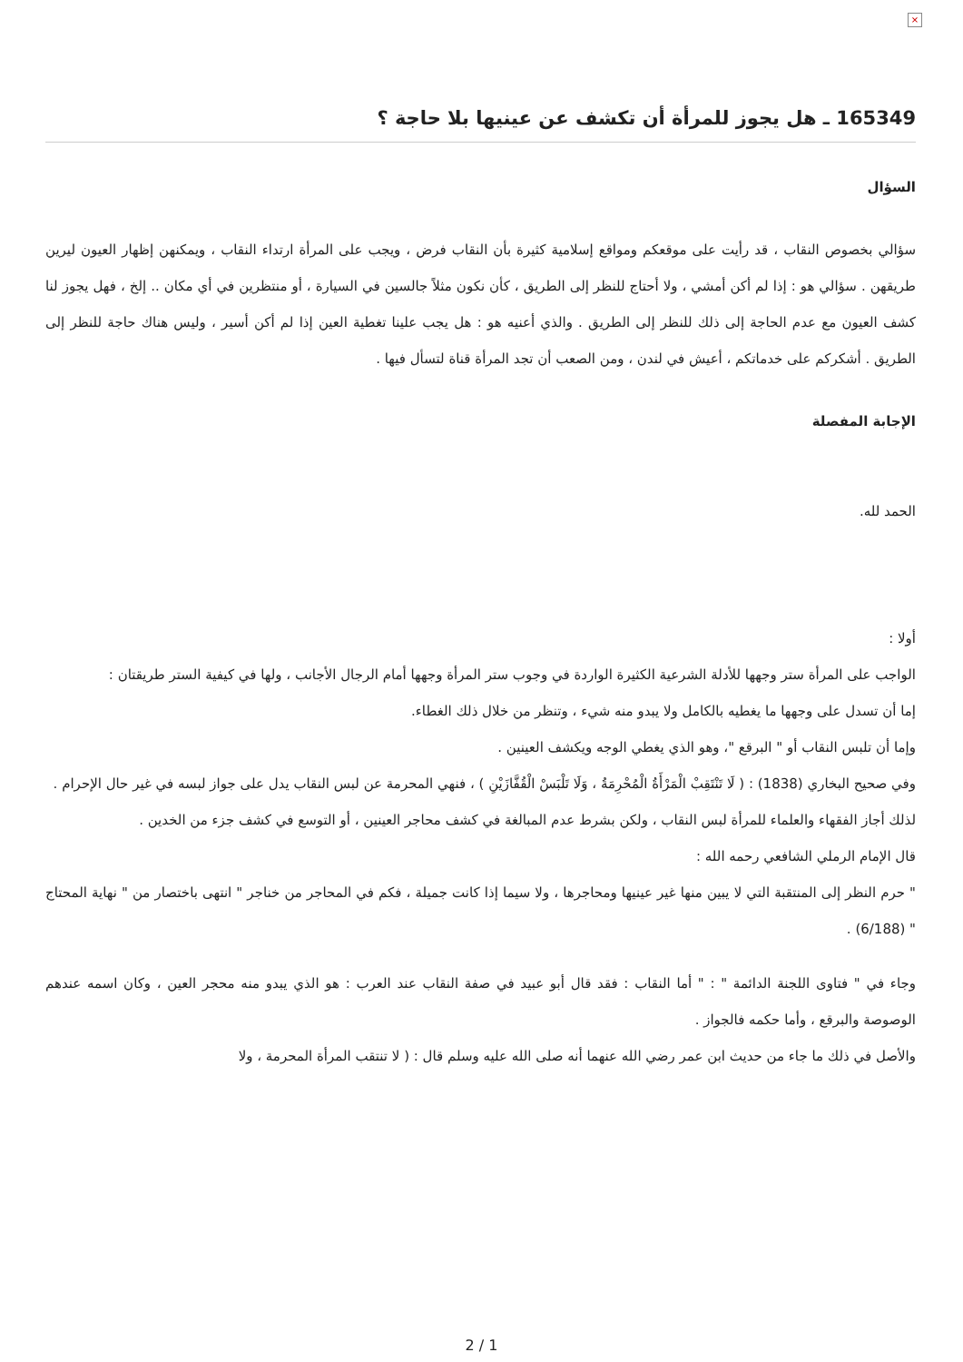×
165349 ـ هل يجوز للمرأة أن تكشف عن عينيها بلا حاجة ؟
السؤال
سؤالي بخصوص النقاب ، قد رأيت على موقعكم ومواقع إسلامية كثيرة بأن النقاب فرض ، ويجب على المرأة ارتداء النقاب ، ويمكنهن إظهار العيون ليرين طريقهن . سؤالي هو : إذا لم أكن أمشي ، ولا أحتاج للنظر إلى الطريق ، كأن نكون مثلاً جالسين في السيارة ، أو منتظرين في أي مكان .. إلخ ، فهل يجوز لنا كشف العيون مع عدم الحاجة إلى ذلك للنظر إلى الطريق . والذي أعنيه هو : هل يجب علينا تغطية العين إذا لم أكن أسير ، وليس هناك حاجة للنظر إلى الطريق . أشكركم على خدماتكم ، أعيش في لندن ، ومن الصعب أن تجد المرأة قناة لتسأل فيها .
الإجابة المفصلة
الحمد لله.
أولا :
الواجب على المرأة ستر وجهها للأدلة الشرعية الكثيرة الواردة في وجوب ستر المرأة وجهها أمام الرجال الأجانب ، ولها في كيفية الستر طريقتان :
إما أن تسدل على وجهها ما يغطيه بالكامل ولا يبدو منه شيء ، وتنظر من خلال ذلك الغطاء.
وإما أن تلبس النقاب أو " البرقع "، وهو الذي يغطي الوجه ويكشف العينين .
وفي صحيح البخاري (1838) : ( لَا تَنْتَقِبْ الْمَرْأَةُ الْمُحْرِمَةُ ، وَلَا تَلْبَسْ الْقُفَّازَيْنِ ) ، فنهي المحرمة عن لبس النقاب يدل على جواز لبسه في غير حال الإحرام .
لذلك أجاز الفقهاء والعلماء للمرأة لبس النقاب ، ولكن بشرط عدم المبالغة في كشف محاجر العينين ، أو التوسع في كشف جزء من الخدين .
قال الإمام الرملي الشافعي رحمه الله :
" حرم النظر إلى المنتقبة التي لا يبين منها غير عينيها ومحاجرها ، ولا سيما إذا كانت جميلة ، فكم في المحاجر من خناجر " انتهى باختصار من " نهاية المحتاج " (6/188) .
وجاء في " فتاوى اللجنة الدائمة " : " أما النقاب : فقد قال أبو عبيد في صفة النقاب عند العرب : هو الذي يبدو منه محجر العين ، وكان اسمه عندهم الوصوصة والبرقع ، وأما حكمه فالجواز .
والأصل في ذلك ما جاء من حديث ابن عمر رضي الله عنهما أنه صلى الله عليه وسلم قال : ( لا تنتقب المرأة المحرمة ، ولا
2 / 1